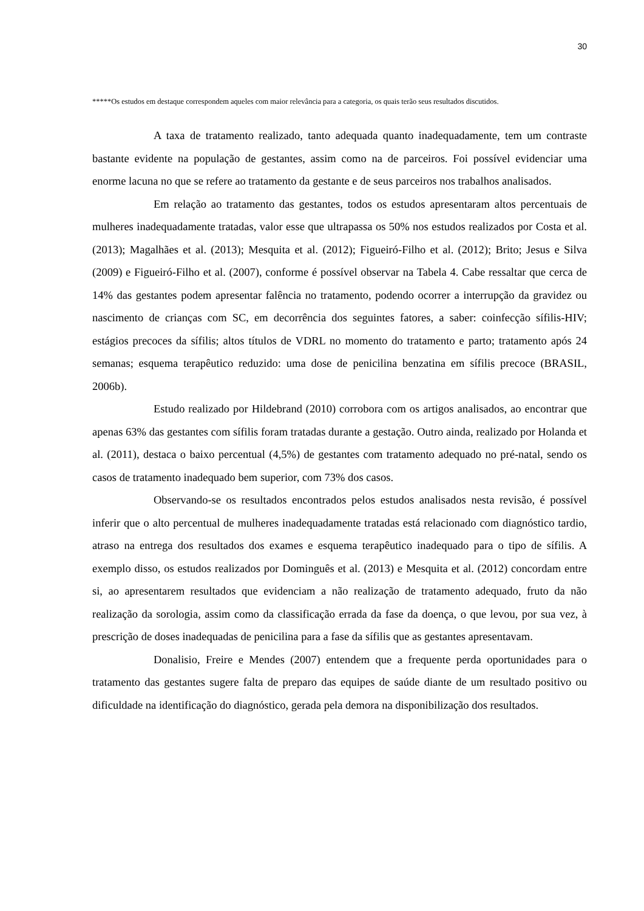30
*****Os estudos em destaque correspondem aqueles com maior relevância para a categoria, os quais terão seus resultados discutidos.
A taxa de tratamento realizado, tanto adequada quanto inadequadamente, tem um contraste bastante evidente na população de gestantes, assim como na de parceiros. Foi possível evidenciar uma enorme lacuna no que se refere ao tratamento da gestante e de seus parceiros nos trabalhos analisados.
Em relação ao tratamento das gestantes, todos os estudos apresentaram altos percentuais de mulheres inadequadamente tratadas, valor esse que ultrapassa os 50% nos estudos realizados por Costa et al. (2013); Magalhães et al. (2013); Mesquita et al. (2012); Figueiró-Filho et al. (2012); Brito; Jesus e Silva (2009) e Figueiró-Filho et al. (2007), conforme é possível observar na Tabela 4. Cabe ressaltar que cerca de 14% das gestantes podem apresentar falência no tratamento, podendo ocorrer a interrupção da gravidez ou nascimento de crianças com SC, em decorrência dos seguintes fatores, a saber: coinfecção sífilis-HIV; estágios precoces da sífilis; altos títulos de VDRL no momento do tratamento e parto; tratamento após 24 semanas; esquema terapêutico reduzido: uma dose de penicilina benzatina em sífilis precoce (BRASIL, 2006b).
Estudo realizado por Hildebrand (2010) corrobora com os artigos analisados, ao encontrar que apenas 63% das gestantes com sífilis foram tratadas durante a gestação. Outro ainda, realizado por Holanda et al. (2011), destaca o baixo percentual (4,5%) de gestantes com tratamento adequado no pré-natal, sendo os casos de tratamento inadequado bem superior, com 73% dos casos.
Observando-se os resultados encontrados pelos estudos analisados nesta revisão, é possível inferir que o alto percentual de mulheres inadequadamente tratadas está relacionado com diagnóstico tardio, atraso na entrega dos resultados dos exames e esquema terapêutico inadequado para o tipo de sífilis. A exemplo disso, os estudos realizados por Dominguês et al. (2013) e Mesquita et al. (2012) concordam entre si, ao apresentarem resultados que evidenciam a não realização de tratamento adequado, fruto da não realização da sorologia, assim como da classificação errada da fase da doença, o que levou, por sua vez, à prescrição de doses inadequadas de penicilina para a fase da sífilis que as gestantes apresentavam.
Donalisio, Freire e Mendes (2007) entendem que a frequente perda oportunidades para o tratamento das gestantes sugere falta de preparo das equipes de saúde diante de um resultado positivo ou dificuldade na identificação do diagnóstico, gerada pela demora na disponibilização dos resultados.